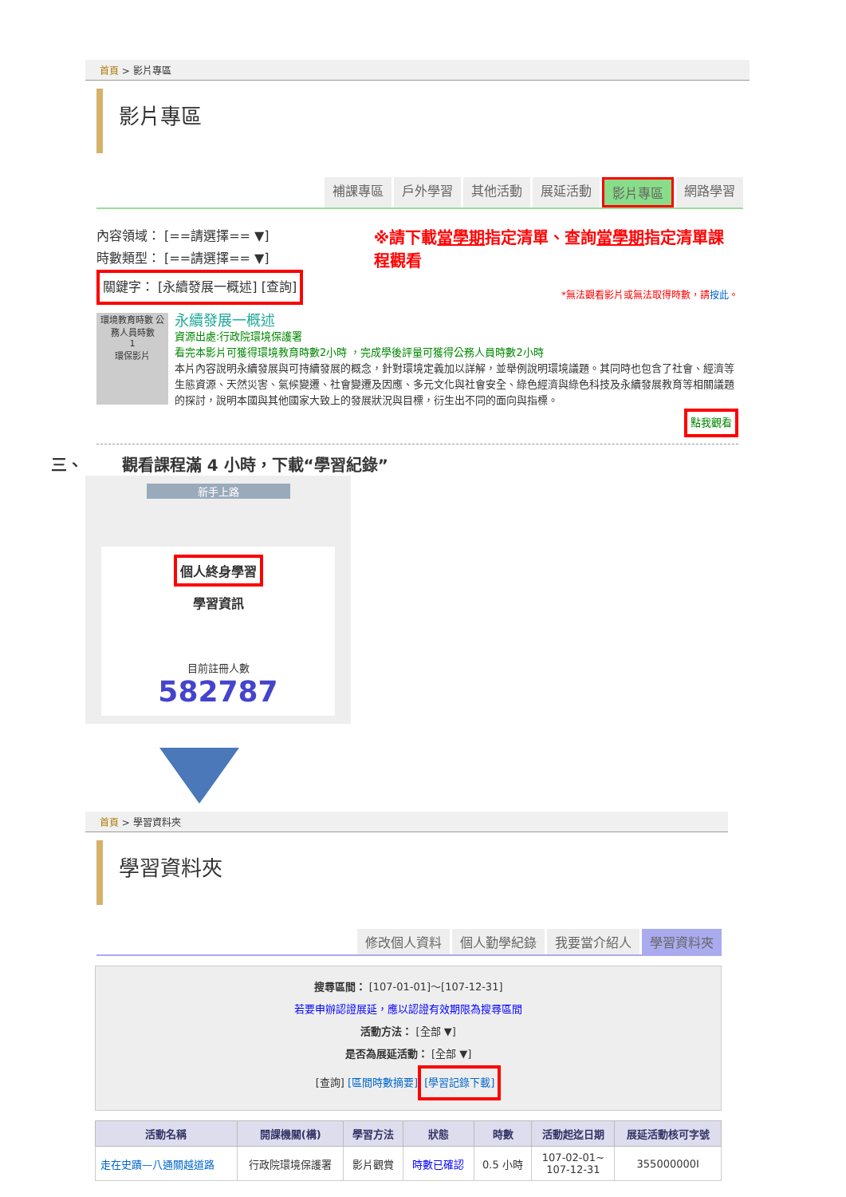首頁 > 影片專區
影片專區
補課專區 戶外學習 其他活動 展延活動 影片專區 網路學習
內容領域： [==請選擇== ▼]
時數類型： [==請選擇== ▼]
關鍵字： [永續發展一概述] [查詢]
※請下載當學期指定清單、查詢當學期指定清單課程觀看
*無法觀看影片或無法取得時數，請按此。
環境教育時數 公務人員時數
1
環保影片
永續發展一概述
資源出處:行政院環境保護署
看完本影片可獲得環境教育時數2小時 ，完成學後評量可獲得公務人員時數2小時
本片內容說明永續發展與可持續發展的概念，針對環境定義加以詳解，並舉例說明環境議題。其同時也包含了社會、經濟等生態資源、天然災害、氣候變遷、社會變遷及因應、多元文化與社會安全、綠色經濟與綠色科技及永續發展教育等相關議題的探討，說明本國與其他國家大致上的發展狀況與目標，衍生出不同的面向與指標。
點我觀看
三、 觀看課程滿 4 小時，下載“學習紀錄”
新手上路
個人終身學習
學習資訊
目前註冊人數
582787
首頁 > 學習資料夾
學習資料夾
修改個人資料 個人勤學紀錄 我要當介紹人 學習資料夾
搜尋區間： [107-01-01]～[107-12-31]
若要申辦認證展延，應以認證有效期限為搜尋區間
活動方法： [全部 ▼]
是否為展延活動： [全部 ▼]
[查詢] [區間時數摘要] [學習記錄下載]
| 活動名稱 | 開課機關(構) | 學習方法 | 狀態 | 時數 | 活動起迄日期 | 展延活動核可字號 |
| --- | --- | --- | --- | --- | --- | --- |
| 走在史蹟—八通關越道路 | 行政院環境保護署 | 影片觀賞 | 時數已確認 | 0.5 小時 | 107-02-01~ 107-12-31 | 355000000I |